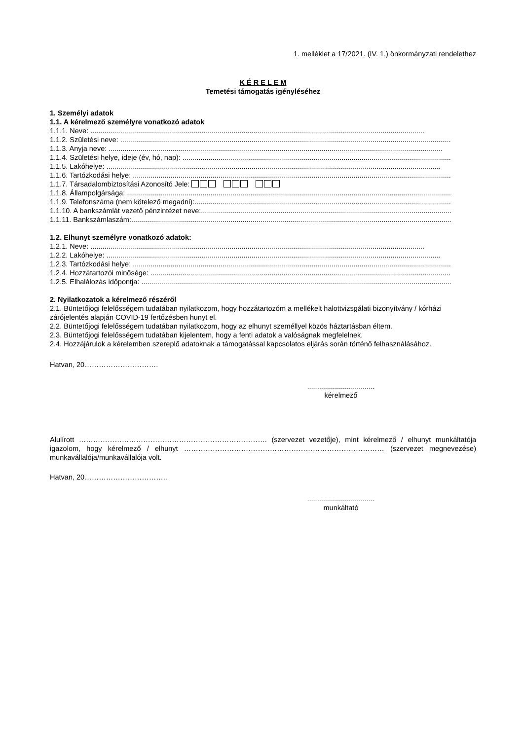1. melléklet a 17/2021. (IV. 1.) önkormányzati rendelethez
K É R E L E M
Temetési támogatás igényléséhez
1. Személyi adatok
1.1. A kérelmező személyre vonatkozó adatok
1.1.1. Neve: ........................................................................................................................................................................
1.1.2. Születési neve: ........................................................................................................................................................................
1.1.3. Anyja neve: ........................................................................................................................................................................
1.1.4. Születési helye, ideje (év, hó, nap): ........................................................................................................................................................................
1.1.5. Lakóhelye: ........................................................................................................................................................................
1.1.6. Tartózkodási helye: ........................................................................................................................................................................
1.1.7. Társadalombiztosítási Azonosító Jele:
1.1.8. Állampolgársága: ........................................................................................................................................................................
1.1.9. Telefonszáma (nem kötelező megadni):........................................................................................................................................................................
1.1.10. A bankszámlát vezető pénzintézet neve:........................................................................................................................................................................
1.1.11. Bankszámlaszám:........................................................................................................................................................................
1.2. Elhunyt személyre vonatkozó adatok:
1.2.1. Neve: ........................................................................................................................................................................
1.2.2. Lakóhelye: ........................................................................................................................................................................
1.2.3. Tartózkodási helye: ........................................................................................................................................................................
1.2.4. Hozzátartozói minősége: ........................................................................................................................................................................
1.2.5. Elhalálozás időpontja: ........................................................................................................................................................................
2. Nyilatkozatok a kérelmező részéről
2.1. Büntetőjogi felelősségem tudatában nyilatkozom, hogy hozzátartozóm a mellékelt halottvizsgálati bizonyítvány / kórházi zárójelentés alapján COVID-19 fertőzésben hunyt el.
2.2. Büntetőjogi felelősségem tudatában nyilatkozom, hogy az elhunyt személlyel közös háztartásban éltem.
2.3. Büntetőjogi felelősségem tudatában kijelentem, hogy a fenti adatok a valóságnak megfelelnek.
2.4. Hozzájárulok a kérelemben szereplő adatoknak a támogatással kapcsolatos eljárás során történő felhasználásához.
Hatvan, 20………………………….
..................................
kérelmező
Alulírott ……………………………………………………………………. (szervezet vezetője), mint kérelmező / elhunyt munkáltatója igazolom, hogy kérelmező / elhunyt ………………………………………………………………………… (szervezet megnevezése) munkavállalója/munkavállalója volt.
Hatvan, 20……………………………..
..................................
munkáltató